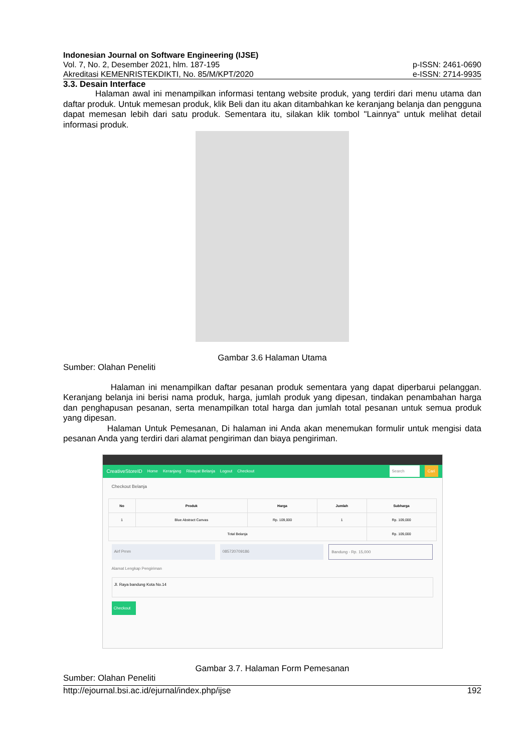Indonesian Journal on Software Engineering (IJSE)
Vol. 7, No. 2, Desember 2021, hlm. 187-195 p-ISSN: 2461-0690
Akreditasi KEMENRISTEKDIKTI, No. 85/M/KPT/2020 e-ISSN: 2714-9935
3.3. Desain Interface
Halaman awal ini menampilkan informasi tentang website produk, yang terdiri dari menu utama dan daftar produk. Untuk memesan produk, klik Beli dan itu akan ditambahkan ke keranjang belanja dan pengguna dapat memesan lebih dari satu produk. Sementara itu, silakan klik tombol "Lainnya" untuk melihat detail informasi produk.
Gambar 3.6 Halaman Utama
Sumber: Olahan Peneliti
Halaman ini menampilkan daftar pesanan produk sementara yang dapat diperbarui pelanggan. Keranjang belanja ini berisi nama produk, harga, jumlah produk yang dipesan, tindakan penambahan harga dan penghapusan pesanan, serta menampilkan total harga dan jumlah total pesanan untuk semua produk yang dipesan.
Halaman Untuk Pemesanan, Di halaman ini Anda akan menemukan formulir untuk mengisi data pesanan Anda yang terdiri dari alamat pengiriman dan biaya pengiriman.
CreativeStoreID Home Keranjang Riwayat Belanja Logout Checkout Search Cari
Checkout Belanja
| No | Produk | Harga | Jumlah | Subharga |
| --- | --- | --- | --- | --- |
| 1 | Blue Abstract Canvas | Rp. 109,000 | 1 | Rp. 109,000 |
| Total Belanja | | | | Rp. 109,000 |
Airf Prnm 085720709186 Bandung - Rp. 15,000
Alamat Lengkap Pengiriman
Jl. Raya bandung Kota No.14
Checkout
Gambar 3.7. Halaman Form Pemesanan
Sumber: Olahan Peneliti
http://ejournal.bsi.ac.id/ejurnal/index.php/ijse 192